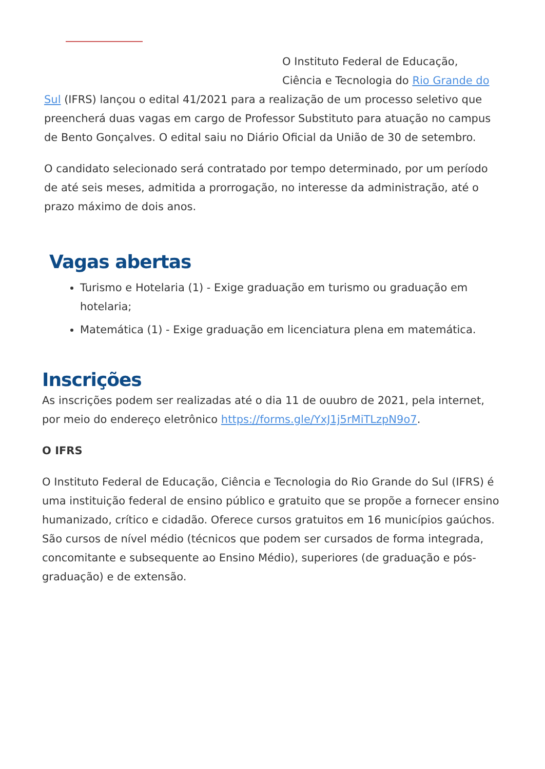O Instituto Federal de Educação,
Ciência e Tecnologia do Rio Grande do Sul (IFRS) lançou o edital 41/2021 para a realização de um processo seletivo que preencherá duas vagas em cargo de Professor Substituto para atuação no campus de Bento Gonçalves. O edital saiu no Diário Oficial da União de 30 de setembro.
O candidato selecionado será contratado por tempo determinado, por um período de até seis meses, admitida a prorrogação, no interesse da administração, até o prazo máximo de dois anos.
Vagas abertas
Turismo e Hotelaria (1) - Exige graduação em turismo ou graduação em hotelaria;
Matemática (1) - Exige graduação em licenciatura plena em matemática.
Inscrições
As inscrições podem ser realizadas até o dia 11 de ouubro de 2021, pela internet, por meio do endereço eletrônico https://forms.gle/YxJ1j5rMiTLzpN9o7.
O IFRS
O Instituto Federal de Educação, Ciência e Tecnologia do Rio Grande do Sul (IFRS) é uma instituição federal de ensino público e gratuito que se propõe a fornecer ensino humanizado, crítico e cidadão. Oferece cursos gratuitos em 16 municípios gaúchos. São cursos de nível médio (técnicos que podem ser cursados de forma integrada, concomitante e subsequente ao Ensino Médio), superiores (de graduação e pós-graduação) e de extensão.